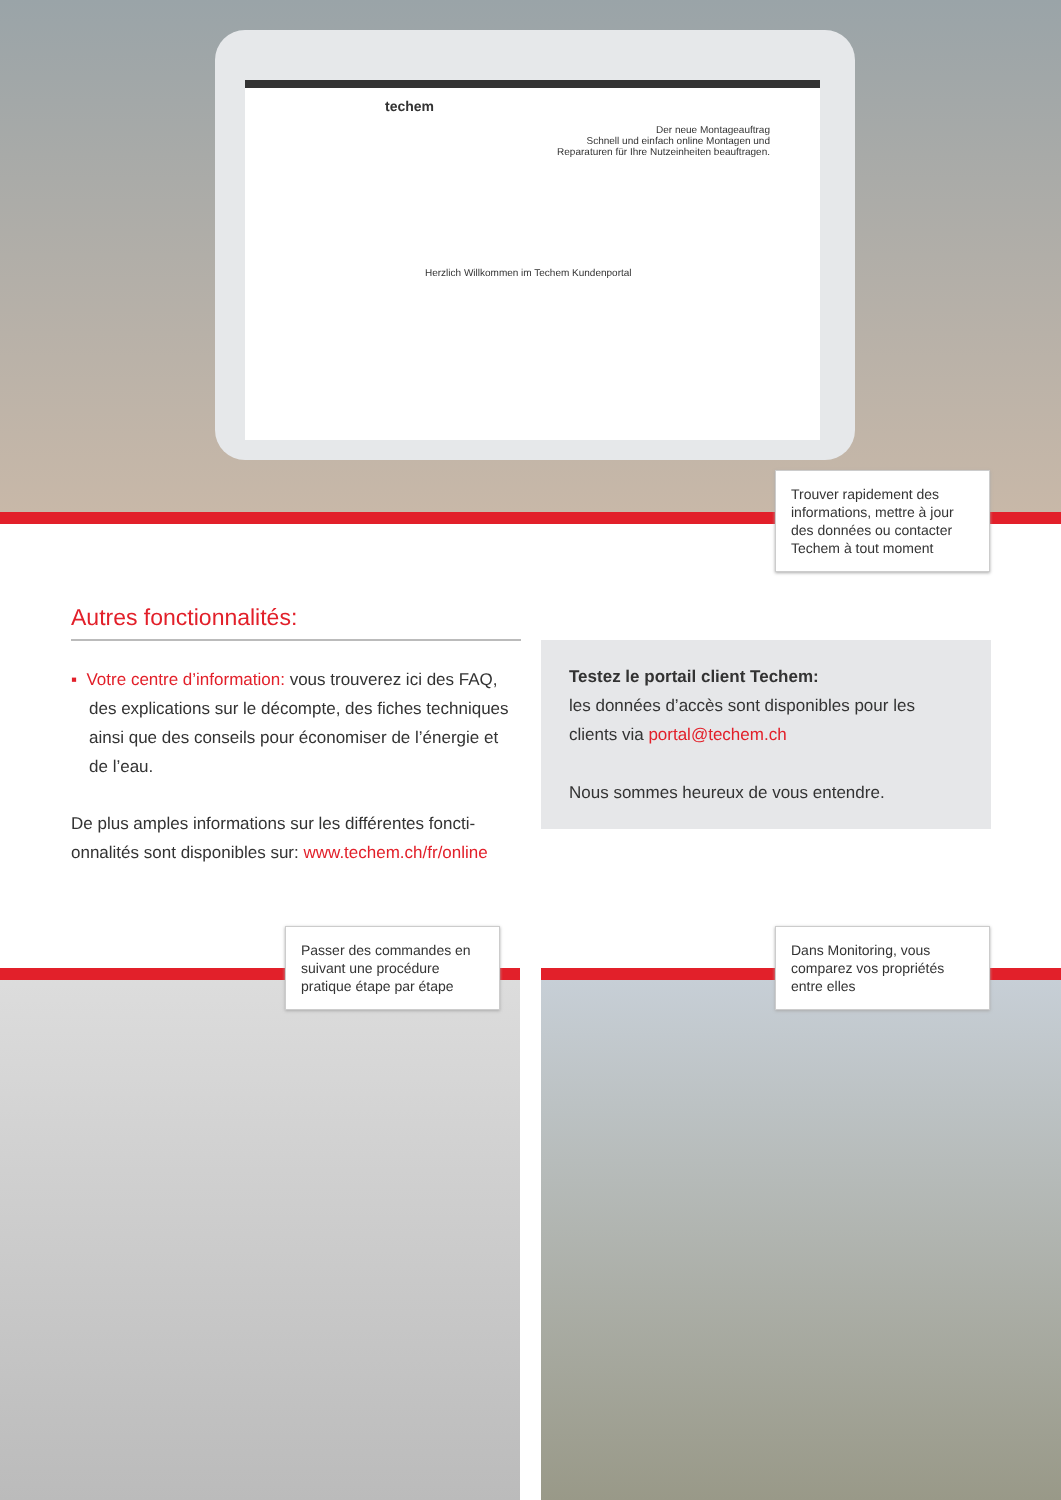techem
Der neue Montageauftrag
Schnell und einfach online Montagen und
Reparaturen für Ihre Nutzeinheiten beauftragen.
Herzlich Willkommen im Techem Kundenportal
Trouver rapidement des informations, mettre à jour des données ou contacter Techem à tout moment
Autres fonctionnalités:
▪ Votre centre d’information: vous trouverez ici des FAQ, des explications sur le décompte, des fiches techniques ainsi que des conseils pour économiser de l’énergie et de l’eau.
De plus amples informations sur les différentes foncti-onnalités sont disponibles sur: www.techem.ch/fr/online
Testez le portail client Techem:
les données d’accès sont disponibles pour les clients via portal@techem.ch
Nous sommes heureux de vous entendre.
Passer des commandes en suivant une procédure pratique étape par étape
Dans Monitoring, vous comparez vos propriétés entre elles